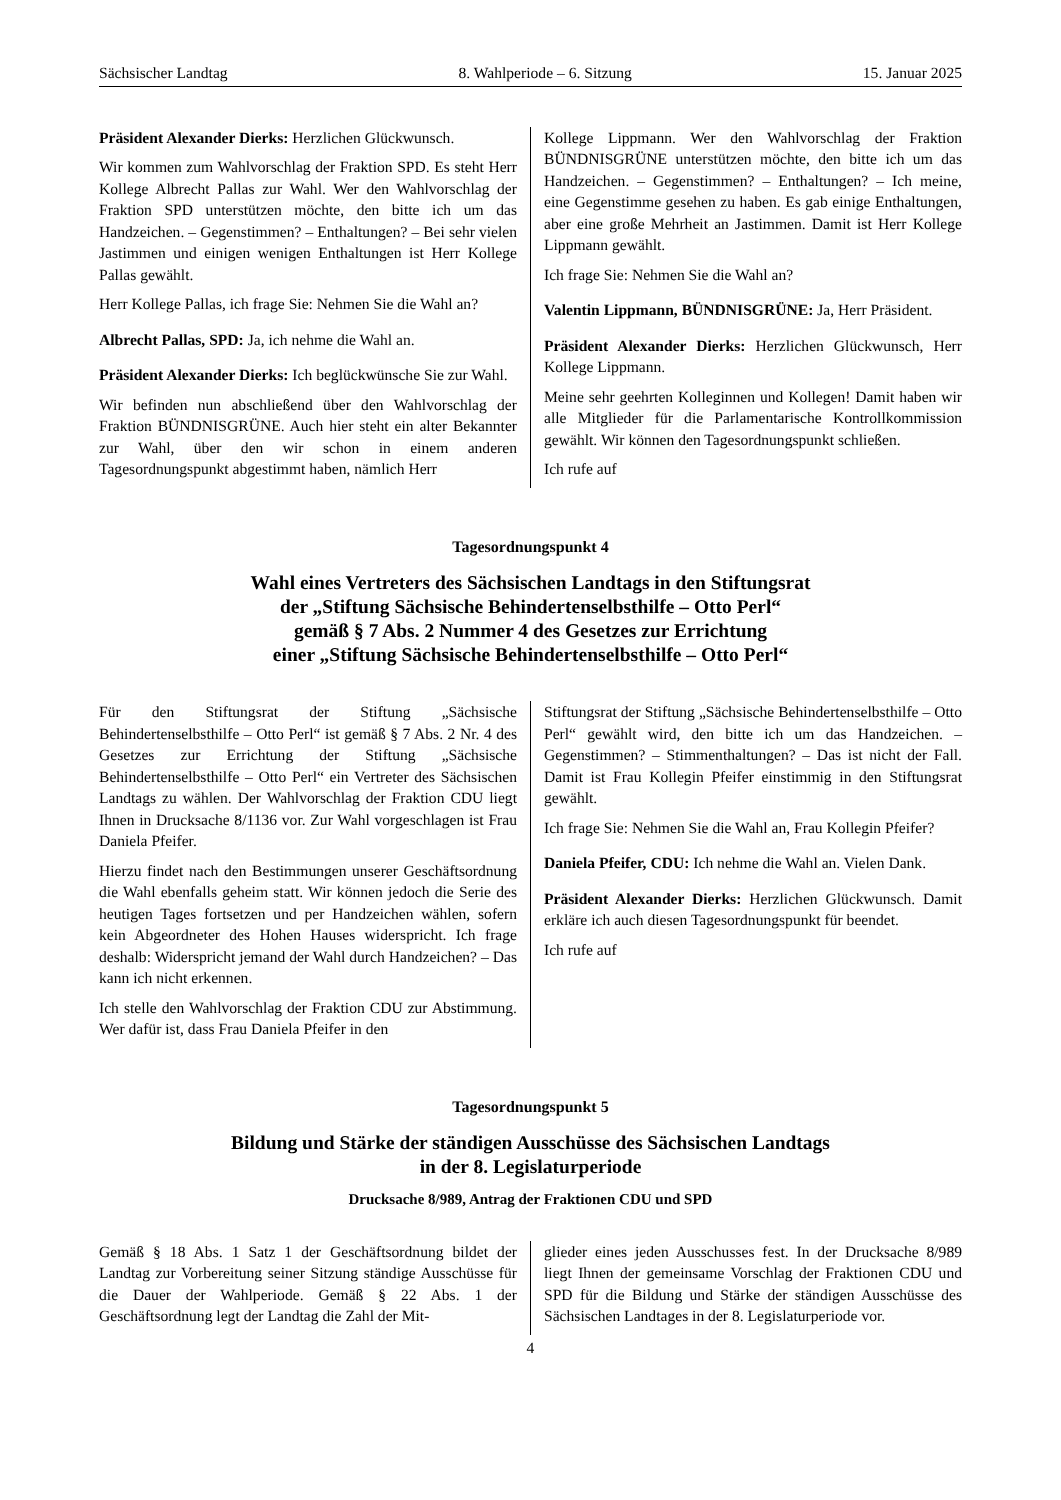Sächsischer Landtag 8. Wahlperiode – 6. Sitzung 15. Januar 2025
Präsident Alexander Dierks: Herzlichen Glückwunsch.
Wir kommen zum Wahlvorschlag der Fraktion SPD. Es steht Herr Kollege Albrecht Pallas zur Wahl. Wer den Wahlvorschlag der Fraktion SPD unterstützen möchte, den bitte ich um das Handzeichen. – Gegenstimmen? – Enthaltungen? – Bei sehr vielen Jastimmen und einigen wenigen Enthaltungen ist Herr Kollege Pallas gewählt.
Herr Kollege Pallas, ich frage Sie: Nehmen Sie die Wahl an?
Albrecht Pallas, SPD: Ja, ich nehme die Wahl an.
Präsident Alexander Dierks: Ich beglückwünsche Sie zur Wahl.
Wir befinden nun abschließend über den Wahlvorschlag der Fraktion BÜNDNISGRÜNE. Auch hier steht ein alter Bekannter zur Wahl, über den wir schon in einem anderen Tagesordnungspunkt abgestimmt haben, nämlich Herr
Kollege Lippmann. Wer den Wahlvorschlag der Fraktion BÜNDNISGRÜNE unterstützen möchte, den bitte ich um das Handzeichen. – Gegenstimmen? – Enthaltungen? – Ich meine, eine Gegenstimme gesehen zu haben. Es gab einige Enthaltungen, aber eine große Mehrheit an Jastimmen. Damit ist Herr Kollege Lippmann gewählt.
Ich frage Sie: Nehmen Sie die Wahl an?
Valentin Lippmann, BÜNDNISGRÜNE: Ja, Herr Präsident.
Präsident Alexander Dierks: Herzlichen Glückwunsch, Herr Kollege Lippmann.
Meine sehr geehrten Kolleginnen und Kollegen! Damit haben wir alle Mitglieder für die Parlamentarische Kontrollkommission gewählt. Wir können den Tagesordnungspunkt schließen.
Ich rufe auf
Tagesordnungspunkt 4
Wahl eines Vertreters des Sächsischen Landtags in den Stiftungsrat
der „Stiftung Sächsische Behindertenselbsthilfe – Otto Perl“
gemäß § 7 Abs. 2 Nummer 4 des Gesetzes zur Errichtung
einer „Stiftung Sächsische Behindertenselbsthilfe – Otto Perl“
Für den Stiftungsrat der Stiftung „Sächsische Behindertenselbsthilfe – Otto Perl“ ist gemäß § 7 Abs. 2 Nr. 4 des Gesetzes zur Errichtung der Stiftung „Sächsische Behindertenselbsthilfe – Otto Perl“ ein Vertreter des Sächsischen Landtags zu wählen. Der Wahlvorschlag der Fraktion CDU liegt Ihnen in Drucksache 8/1136 vor. Zur Wahl vorgeschlagen ist Frau Daniela Pfeifer.
Hierzu findet nach den Bestimmungen unserer Geschäftsordnung die Wahl ebenfalls geheim statt. Wir können jedoch die Serie des heutigen Tages fortsetzen und per Handzeichen wählen, sofern kein Abgeordneter des Hohen Hauses widerspricht. Ich frage deshalb: Widerspricht jemand der Wahl durch Handzeichen? – Das kann ich nicht erkennen.
Ich stelle den Wahlvorschlag der Fraktion CDU zur Abstimmung. Wer dafür ist, dass Frau Daniela Pfeifer in den
Stiftungsrat der Stiftung „Sächsische Behindertenselbsthilfe – Otto Perl“ gewählt wird, den bitte ich um das Handzeichen. – Gegenstimmen? – Stimmenthaltungen? – Das ist nicht der Fall. Damit ist Frau Kollegin Pfeifer einstimmig in den Stiftungsrat gewählt.
Ich frage Sie: Nehmen Sie die Wahl an, Frau Kollegin Pfeifer?
Daniela Pfeifer, CDU: Ich nehme die Wahl an. Vielen Dank.
Präsident Alexander Dierks: Herzlichen Glückwunsch. Damit erkläre ich auch diesen Tagesordnungspunkt für beendet.
Ich rufe auf
Tagesordnungspunkt 5
Bildung und Stärke der ständigen Ausschüsse des Sächsischen Landtags
in der 8. Legislaturperiode
Drucksache 8/989, Antrag der Fraktionen CDU und SPD
Gemäß § 18 Abs. 1 Satz 1 der Geschäftsordnung bildet der Landtag zur Vorbereitung seiner Sitzung ständige Ausschüsse für die Dauer der Wahlperiode. Gemäß § 22 Abs. 1 der Geschäftsordnung legt der Landtag die Zahl der Mit-
glieder eines jeden Ausschusses fest. In der Drucksache 8/989 liegt Ihnen der gemeinsame Vorschlag der Fraktionen CDU und SPD für die Bildung und Stärke der ständigen Ausschüsse des Sächsischen Landtages in der 8. Legislaturperiode vor.
4